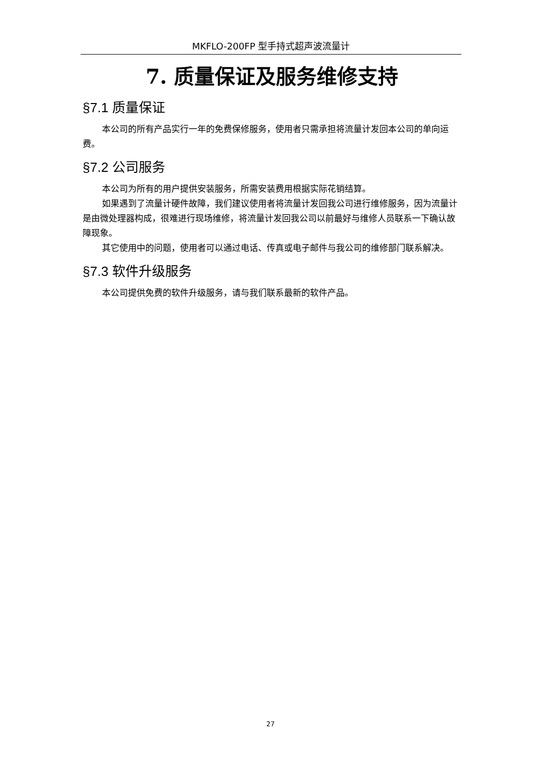MKFLO-200FP 型手持式超声波流量计
7. 质量保证及服务维修支持
§7.1 质量保证
本公司的所有产品实行一年的免费保修服务，使用者只需承担将流量计发回本公司的单向运费。
§7.2 公司服务
本公司为所有的用户提供安装服务，所需安装费用根据实际花销结算。
如果遇到了流量计硬件故障，我们建议使用者将流量计发回我公司进行维修服务，因为流量计是由微处理器构成，很难进行现场维修，将流量计发回我公司以前最好与维修人员联系一下确认故障现象。
其它使用中的问题，使用者可以通过电话、传真或电子邮件与我公司的维修部门联系解决。
§7.3 软件升级服务
本公司提供免费的软件升级服务，请与我们联系最新的软件产品。
27